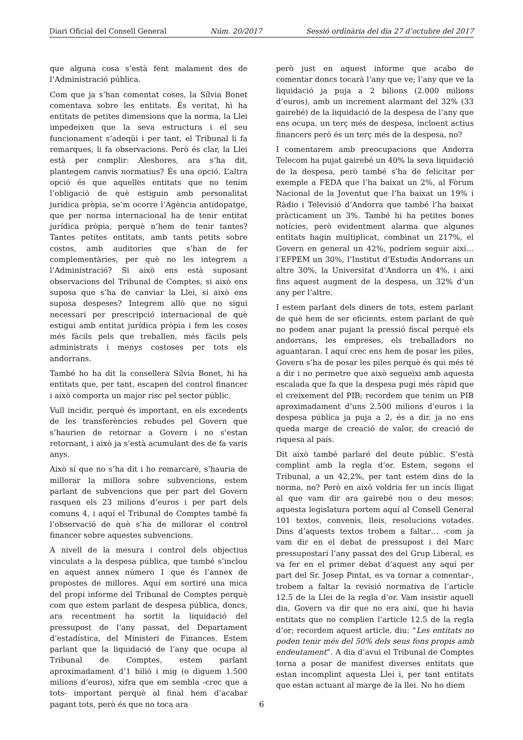Diari Oficial del Consell General Núm. 20/2017 Sessió ordinària del dia 27 d’octubre del 2017
que alguna cosa s’està fent malament des de l’Administració pública.
Com que ja s’han comentat coses, la Sílvia Bonet comentava sobre les entitats. És veritat, hi ha entitats de petites dimensions que la norma, la Llei impedeixen que la seva estructura i el seu funcionament s’adeqüi i per tant, el Tribunal li fa remarques, li fa observacions. Però és clar, la Llei està per complir: Aleshores, ara s’ha dit, plantegem canvis normatius? És una opció. L’altra opció és que aquelles entitats que no tenim l’obligació de què estiguin amb personalitat jurídica pròpia, se’m ocorre l’Agència antidopatge, que per norma internacional ha de tenir entitat jurídica pròpia, perquè n’hem de tenir tantes? Tantes petites entitats, amb tants petits sobre costos, amb auditories que s’han de fer complementàries, per què no les integrem a l’Administració? Si això ens està suposant observacions del Tribunal de Comptes, si això ens suposa que s’ha de canviar la Llei, si això ens suposa despeses? Integrem allò que no sigui necessari per prescripció internacional de què estigui amb entitat jurídica pròpia i fem les coses més fàcils pels que treballen, més fàcils pels administrats i menys costoses per tots els andorrans.
També ho ha dit la consellera Sílvia Bonet, hi ha entitats que, per tant, escapen del control financer i això comporta un major risc pel sector públic.
Vull incidir, perquè és important, en els excedents de les transferències rebudes pel Govern que s’haurien de retornar a Govern i no s’estan retornant, i això ja s’està acumulant des de fa varis anys.
Això sí que no s’ha dit i ho remarcaré, s’hauria de millorar la millora sobre subvencions, estem parlant de subvencions que per part del Govern rasquen els 23 milions d’euros i per part dels comuns 4, i aquí el Tribunal de Comptes també fa l’observació de què s’ha de millorar el control financer sobre aquestes subvencions.
A nivell de la mesura i control dels objectius vinculats a la despesa pública, que també s’inclou en aquest annex número 1 que és l’annex de propostes de millores. Aquí em sortiré una mica del propi informe del Tribunal de Comptes perquè com que estem parlant de despesa pública, doncs, ara recentment ha sortit la liquidació del pressupost de l’any passat, del Departament d’estadística, del Ministeri de Finances. Estem parlant que la liquidació de l’any que ocupa al Tribunal de Comptes, estem parlant aproximadament d’1 bilió i mig (o diguem 1.500 milions d’euros), xifra que em sembla -crec que a tots- important perquè al final hem d’acabar pagant tots, però és que no toca ara
però just en aquest informe que acabo de comentar doncs tocarà l’any que ve; l’any que ve la liquidació ja puja a 2 bilions (2.000 milions d’euros), amb un increment alarmant del 32% (33 gairebé) de la liquidació de la despesa de l’any que ens ocupa, un terç més de despesa, incloent actius financers però és un terç més de la despesa, no?
I comentarem amb preocupacions que Andorra Telecom ha pujat gairebé un 40% la seva liquidació de la despesa, però també s’ha de felicitar per exemple a FEDA que l’ha baixat un 2%, al Fòrum Nacional de la Joventut que l’ha baixat un 19% i Ràdio i Televisió d’Andorra que també l’ha baixat pràcticament un 3%. També hi ha petites bones notícies, però evidentment alarma que algunes entitats hagin multiplicat, combinat un 217%, el Govern en general un 42%, podríem seguir així… l’EFPEM un 30%, l’Institut d’Estudis Andorrans un altre 30%, la Universitat d’Andorra un 4%, i així fins aquest augment de la despesa, un 32% d’un any per l’altre.
I estem parlant dels diners de tots, estem parlant de què hem de ser eficients, estem parlant de què no podem anar pujant la pressió fiscal perquè els andorrans, les empreses, els treballadors no aguantaran. I aquí crec ens hem de posar les piles, Govern s’ha de posar les piles perquè és qui més té a dir i no permetre que això segueixi amb aquesta escalada que fa que la despesa pugi més ràpid que el creixement del PIB; recordem que tenim un PIB aproximadament d’uns 2.500 milions d’euros i la despesa pública ja puja a 2, és a dir, ja no ens queda marge de creació de valor, de creació de riquesa al país.
Dit això també parlaré del deute públic. S’està complint amb la regla d’or. Estem, segons el Tribunal, a un 42,2%, per tant estem dins de la norma, no? Però en això voldria fer un incís lligat al que vam dir ara gairebé nou o deu mesos: aquesta legislatura portem aquí al Consell General 101 textos, convenis, lleis, resolucions votades. Dins d’aquests textos trobem a faltar… -com ja vam dir en el debat de pressupost i del Marc pressupostari l’any passat des del Grup Liberal, es va fer en el primer debat d’aquest any aquí per part del Sr. Josep Pintat, es va tornar a comentar-, trobem a faltar la revisió normativa de l’article 12.5 de la Llei de la regla d’or. Vam insistir aquell dia, Govern va dir que no era així, que hi havia entitats que no complien l’article 12.5 de la regla d’or; recordem aquest article, diu: “Les entitats no poden tenir més del 50% dels seus fons propis amb endeutament”. A dia d’avui el Tribunal de Comptes torna a posar de manifest diverses entitats que estan incomplint aquesta Llei i, per tant entitats que estan actuant al marge de la llei. No ho diem
6